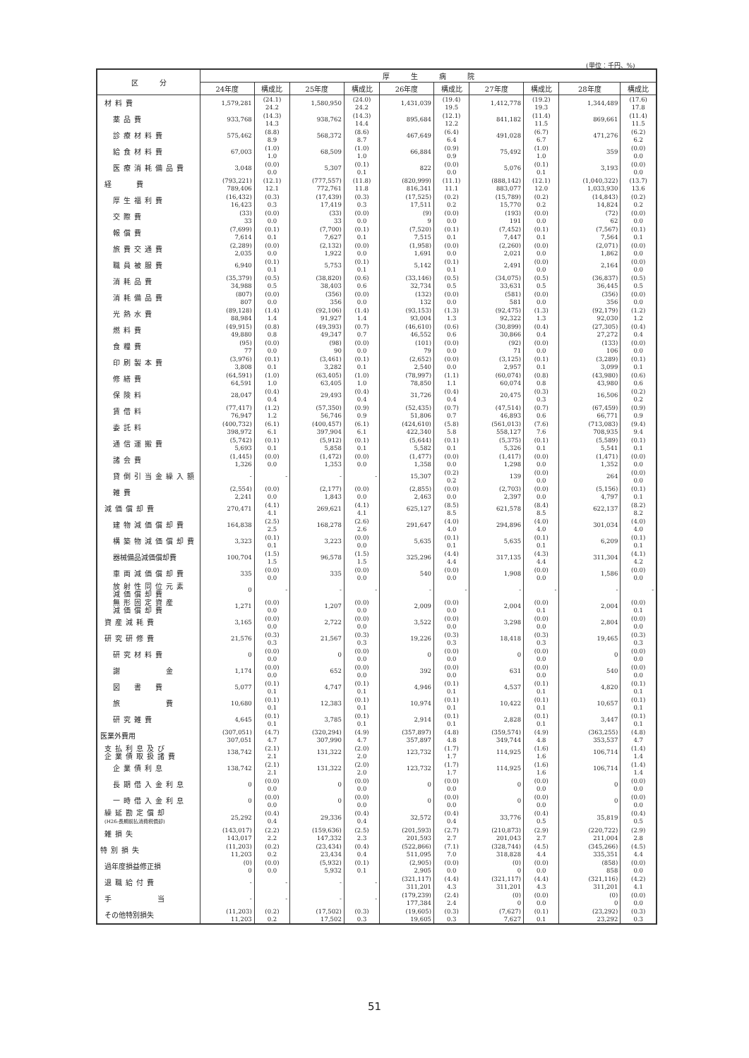(単位：千円、%)
| 区 分 | 厚 生 病 院 | | | | | | | | | |
| --- | --- | --- | --- | --- | --- | --- | --- | --- | --- | --- |
| | 24年度 | 構成比 | 25年度 | 構成比 | 26年度 | 構成比 | 27年度 | 構成比 | 28年度 | 構成比 |
| 材料費 | 1,579,281 | (24.1) 24.2 | 1,580,950 | (24.0) 24.2 | 1,431,039 | (19.4) 19.5 | 1,412,778 | (19.2) 19.3 | 1,344,489 | (17.6) 17.8 |
| 薬品費 | 933,768 | (14.3) 14.3 | 938,762 | (14.3) 14.4 | 895,684 | (12.1) 12.2 | 841,182 | (11.4) 11.5 | 869,661 | (11.4) 11.5 |
| 診療材料費 | 575,462 | (8.8) 8.9 | 568,372 | (8.6) 8.7 | 467,649 | (6.4) 6.4 | 491,028 | (6.7) 6.7 | 471,276 | (6.2) 6.2 |
| 給食材料費 | 67,003 | (1.0) 1.0 | 68,509 | (1.0) 1.0 | 66,884 | (0.9) 0.9 | 75,492 | (1.0) 1.0 | 359 | (0.0) 0.0 |
| 医療消耗備品費 | 3,048 | (0.0) 0.0 | 5,307 | (0.1) 0.1 | 822 | (0.0) 0.0 | 5,076 | (0.1) 0.1 | 3,193 | (0.0) 0.0 |
| 経 費 | (793,221) 789,406 | (12.1) 12.1 | (777,557) 772,761 | (11.8) 11.8 | (820,999) 816,341 | (11.1) 11.1 | (888,142) 883,077 | (12.1) 12.0 | (1,040,322) 1,033,930 | (13.7) 13.6 |
| 厚生福利費 | (16,432) 16,423 | (0.3) 0.3 | (17,439) 17,419 | (0.3) 0.3 | (17,525) 17,511 | (0.2) 0.2 | (15,789) 15,770 | (0.2) 0.2 | (14,843) 14,824 | (0.2) 0.2 |
| 交際費 | (33) 33 | (0.0) 0.0 | (33) 33 | (0.0) 0.0 | (9) 9 | (0.0) 0.0 | (193) 191 | (0.0) 0.0 | (72) 62 | (0.0) 0.0 |
| 報償費 | (7,699) 7,614 | (0.1) 0.1 | (7,700) 7,627 | (0.1) 0.1 | (7,520) 7,515 | (0.1) 0.1 | (7,452) 7,447 | (0.1) 0.1 | (7,567) 7,564 | (0.1) 0.1 |
| 旅費交通費 | (2,289) 2,035 | (0.0) 0.0 | (2,132) 1,922 | (0.0) 0.0 | (1,958) 1,691 | (0.0) 0.0 | (2,260) 2,021 | (0.0) 0.0 | (2,071) 1,862 | (0.0) 0.0 |
| 職員被服費 | 6,940 | (0.1) 0.1 | 5,753 | (0.1) 0.1 | 5,142 | (0.1) 0.1 | 2,491 | (0.0) 0.0 | 2,164 | (0.0) 0.0 |
| 消耗品費 | (35,379) 34,988 | (0.5) 0.5 | (38,820) 38,403 | (0.6) 0.6 | (33,146) 32,734 | (0.5) 0.5 | (34,075) 33,631 | (0.5) 0.5 | (36,837) 36,445 | (0.5) 0.5 |
| 消耗備品費 | (807) 807 | (0.0) 0.0 | (356) 356 | (0.0) 0.0 | (132) 132 | (0.0) 0.0 | (581) 581 | (0.0) 0.0 | (356) 356 | (0.0) 0.0 |
| 光熱水費 | (89,128) 88,984 | (1.4) 1.4 | (92,106) 91,927 | (1.4) 1.4 | (93,153) 93,004 | (1.3) 1.3 | (92,475) 92,322 | (1.3) 1.3 | (92,179) 92,030 | (1.2) 1.2 |
| 燃料費 | (49,915) 49,880 | (0.8) 0.8 | (49,393) 49,347 | (0.7) 0.7 | (46,610) 46,552 | (0.6) 0.6 | (30,899) 30,866 | (0.4) 0.4 | (27,305) 27,272 | (0.4) 0.4 |
| 食糧費 | (95) 77 | (0.0) 0.0 | (98) 90 | (0.0) 0.0 | (101) 79 | (0.0) 0.0 | (92) 71 | (0.0) 0.0 | (133) 106 | (0.0) 0.0 |
| 印刷製本費 | (3,976) 3,808 | (0.1) 0.1 | (3,461) 3,282 | (0.1) 0.1 | (2,652) 2,540 | (0.0) 0.0 | (3,125) 2,957 | (0.1) 0.1 | (3,289) 3,099 | (0.1) 0.1 |
| 修繕費 | (64,591) 64,591 | (1.0) 1.0 | (63,405) 63,405 | (1.0) 1.0 | (78,997) 78,850 | (1.1) 1.1 | (60,074) 60,074 | (0.8) 0.8 | (43,980) 43,980 | (0.6) 0.6 |
| 保険料 | 28,047 | (0.4) 0.4 | 29,493 | (0.4) 0.4 | 31,726 | (0.4) 0.4 | 20,475 | (0.3) 0.3 | 16,506 | (0.2) 0.2 |
| 賃借料 | (77,417) 76,947 | (1.2) 1.2 | (57,350) 56,746 | (0.9) 0.9 | (52,435) 51,806 | (0.7) 0.7 | (47,514) 46,893 | (0.7) 0.6 | (67,459) 66,771 | (0.9) 0.9 |
| 委託料 | (400,732) 398,972 | (6.1) 6.1 | (400,457) 397,904 | (6.1) 6.1 | (424,610) 422,340 | (5.8) 5.8 | (561,013) 558,127 | (7.6) 7.6 | (713,083) 708,935 | (9.4) 9.4 |
| 通信運搬費 | (5,742) 5,693 | (0.1) 0.1 | (5,912) 5,858 | (0.1) 0.1 | (5,644) 5,582 | (0.1) 0.1 | (5,375) 5,326 | (0.1) 0.1 | (5,589) 5,541 | (0.1) 0.1 |
| 諸会費 | (1,445) 1,326 | (0.0) 0.0 | (1,472) 1,353 | (0.0) 0.0 | (1,477) 1,358 | (0.0) 0.0 | (1,417) 1,298 | (0.0) 0.0 | (1,471) 1,352 | (0.0) 0.0 |
| 貸倒引当金繰入額 | - | - | - | - | 15,307 | (0.2) 0.2 | 139 | (0.0) 0.0 | 264 | (0.0) 0.0 |
| 雑費 | (2,554) 2,241 | (0.0) 0.0 | (2,177) 1,843 | (0.0) 0.0 | (2,855) 2,463 | (0.0) 0.0 | (2,703) 2,397 | (0.0) 0.0 | (5,156) 4,797 | (0.1) 0.1 |
| 減価償却費 | 270,471 | (4.1) 4.1 | 269,621 | (4.1) 4.1 | 625,127 | (8.5) 8.5 | 621,578 | (8.4) 8.5 | 622,137 | (8.2) 8.2 |
| 建物減価償却費 | 164,838 | (2.5) 2.5 | 168,278 | (2.6) 2.6 | 291,647 | (4.0) 4.0 | 294,896 | (4.0) 4.0 | 301,034 | (4.0) 4.0 |
| 構築物減価償却費 | 3,323 | (0.1) 0.1 | 3,223 | (0.0) 0.0 | 5,635 | (0.1) 0.1 | 5,635 | (0.1) 0.1 | 6,209 | (0.1) 0.1 |
| 器械備品減価償却費 | 100,704 | (1.5) 1.5 | 96,578 | (1.5) 1.5 | 325,296 | (4.4) 4.4 | 317,135 | (4.3) 4.4 | 311,304 | (4.1) 4.2 |
| 車両減価償却費 | 335 | (0.0) 0.0 | 335 | (0.0) 0.0 | 540 | (0.0) 0.0 | 1,908 | (0.0) 0.0 | 1,586 | (0.0) 0.0 |
| 放射性同位元素 減価償却費 | 0 | - | - | - | - | - | - | - | - | - |
| 無形固定資産 減価償却費 | 1,271 | (0.0) 0.0 | 1,207 | (0.0) 0.0 | 2,009 | (0.0) 0.0 | 2,004 | (0.0) 0.1 | 2,004 | (0.0) 0.1 |
| 資産減耗費 | 3,165 | (0.0) 0.0 | 2,722 | (0.0) 0.0 | 3,522 | (0.0) 0.0 | 3,298 | (0.0) 0.0 | 2,804 | (0.0) 0.0 |
| 研究研修費 | 21,576 | (0.3) 0.3 | 21,567 | (0.3) 0.3 | 19,226 | (0.3) 0.3 | 18,418 | (0.3) 0.3 | 19,465 | (0.3) 0.3 |
| 研究材料費 | 0 | (0.0) 0.0 | 0 | (0.0) 0.0 | 0 | (0.0) 0.0 | 0 | (0.0) 0.0 | 0 | (0.0) 0.0 |
| 謝 金 | 1,174 | (0.0) 0.0 | 652 | (0.0) 0.0 | 392 | (0.0) 0.0 | 631 | (0.0) 0.0 | 540 | (0.0) 0.0 |
| 図 書 費 | 5,077 | (0.1) 0.1 | 4,747 | (0.1) 0.1 | 4,946 | (0.1) 0.1 | 4,537 | (0.1) 0.1 | 4,820 | (0.1) 0.1 |
| 旅 費 | 10,680 | (0.1) 0.1 | 12,383 | (0.1) 0.1 | 10,974 | (0.1) 0.1 | 10,422 | (0.1) 0.1 | 10,657 | (0.1) 0.1 |
| 研究雑費 | 4,645 | (0.1) 0.1 | 3,785 | (0.1) 0.1 | 2,914 | (0.1) 0.1 | 2,828 | (0.1) 0.1 | 3,447 | (0.1) 0.1 |
| 医業外費用 | (307,051) 307,051 | (4.7) 4.7 | (320,294) 307,990 | (4.9) 4.7 | (357,897) 357,897 | (4.8) 4.8 | (359,574) 349,744 | (4.9) 4.8 | (363,255) 353,537 | (4.8) 4.7 |
| 支払利息及び 企業債取扱諸費 | 138,742 | (2.1) 2.1 | 131,322 | (2.0) 2.0 | 123,732 | (1.7) 1.7 | 114,925 | (1.6) 1.6 | 106,714 | (1.4) 1.4 |
| 企業債利息 | 138,742 | (2.1) 2.1 | 131,322 | (2.0) 2.0 | 123,732 | (1.7) 1.7 | 114,925 | (1.6) 1.6 | 106,714 | (1.4) 1.4 |
| 長期借入金利息 | 0 | (0.0) 0.0 | 0 | (0.0) 0.0 | 0 | (0.0) 0.0 | 0 | (0.0) 0.0 | 0 | (0.0) 0.0 |
| 一時借入金利息 | 0 | (0.0) 0.0 | 0 | (0.0) 0.0 | 0 | (0.0) 0.0 | 0 | (0.0) 0.0 | 0 | (0.0) 0.0 |
| 繰延勘定償却 (H26:長期前払消費税償却) | 25,292 | (0.4) 0.4 | 29,336 | (0.4) 0.4 | 32,572 | (0.4) 0.4 | 33,776 | (0.4) 0.5 | 35,819 | (0.4) 0.5 |
| 雑損失 | (143,017) 143,017 | (2.2) 2.2 | (159,636) 147,332 | (2.5) 2.3 | (201,593) 201,593 | (2.7) 2.7 | (210,873) 201,043 | (2.9) 2.7 | (220,722) 211,004 | (2.9) 2.8 |
| 特別損失 | (11,203) 11,203 | (0.2) 0.2 | (23,434) 23,434 | (0.4) 0.4 | (522,866) 511,095 | (7.1) 7.0 | (328,744) 318,828 | (4.5) 4.4 | (345,266) 335,351 | (4.5) 4.4 |
| 過年度損益修正損 | (0) 0 | (0.0) 0.0 | (5,932) 5,932 | (0.1) 0.1 | (2,905) 2,905 | (0.0) 0.0 | (0) 0 | (0.0) 0.0 | (858) 858 | (0.0) 0.0 |
| 退職給付費 | - | - | - | - | (321,117) 311,201 | (4.4) 4.3 | (321,117) 311,201 | (4.4) 4.3 | (321,116) 311,201 | (4.2) 4.1 |
| 手 当 | - | - | - | - | (179,239) 177,384 | (2.4) 2.4 | (0) 0 | (0.0) 0.0 | (0) 0 | (0.0) 0.0 |
| その他特別損失 | (11,203) 11,203 | (0.2) 0.2 | (17,502) 17,502 | (0.3) 0.3 | (19,605) 19,605 | (0.3) 0.3 | (7,627) 7,627 | (0.1) 0.1 | (23,292) 23,292 | (0.3) 0.3 |
51